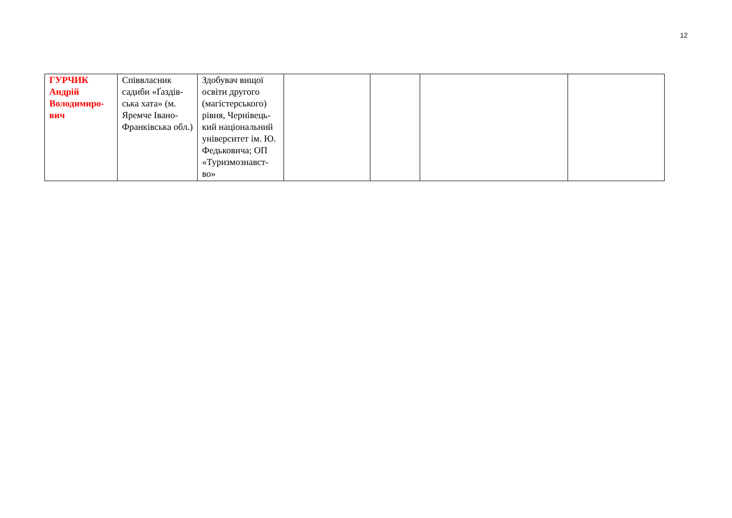12
| ГУРЧИК Андрій Володимиро- вич | Співвласник садиби «Ґаздів-ська хата» (м. Яремче Івано-Франківська обл.) | Здобувач вищої освіти другого (магістерського) рівня, Чернівець-кий національний університет ім. Ю. Федьковича; ОП «Туризмознавст-во» | | | | |